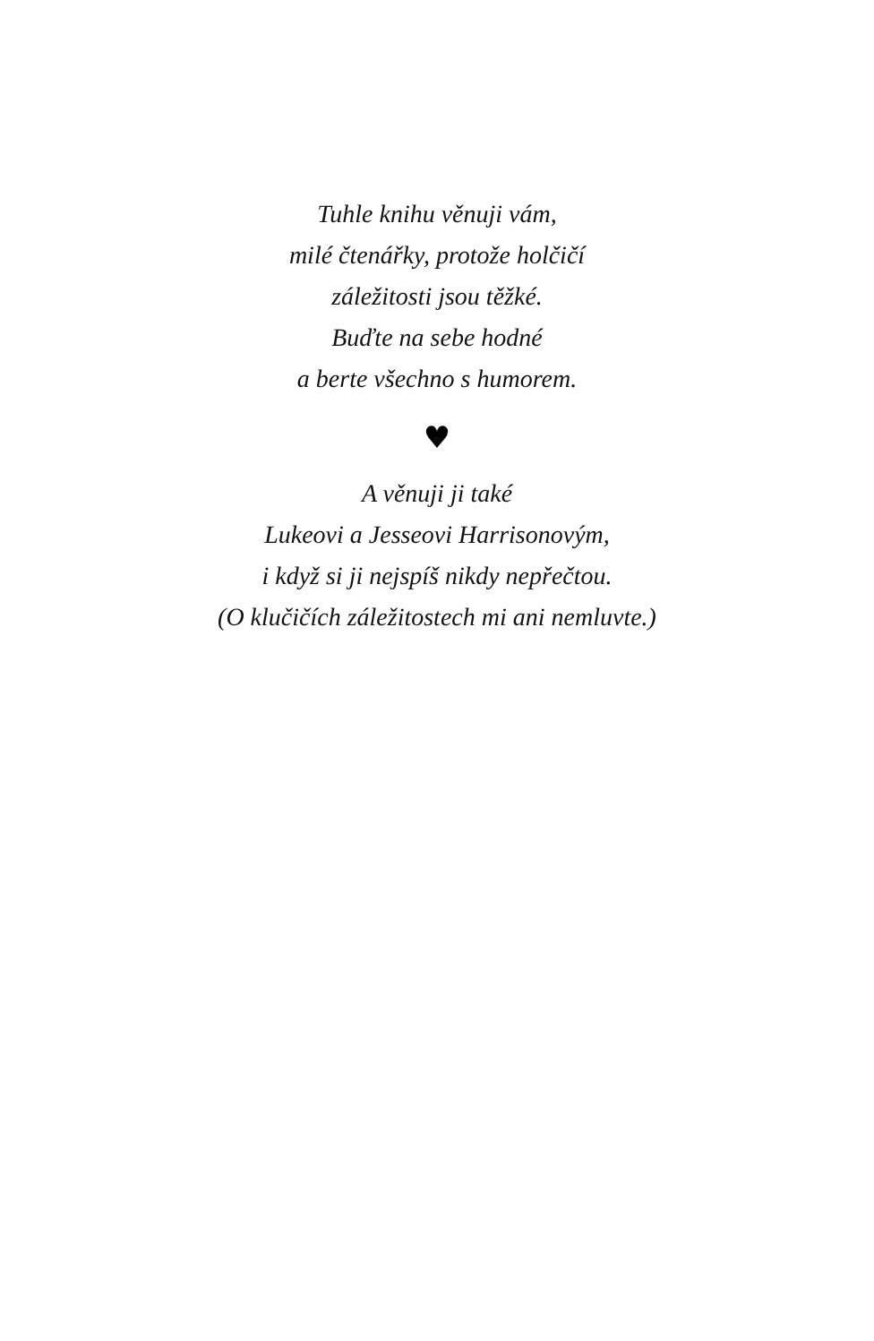Tuhle knihu věnuji vám,
milé čtenářky, protože holčičí
záležitosti jsou těžké.
Buďte na sebe hodné
a berte všechno s humorem.
♥
A věnuji ji také
Lukeovi a Jesseovi Harrisonovým,
i když si ji nejspíš nikdy nepřečtou.
(O klučičích záležitostech mi ani nemluvte.)